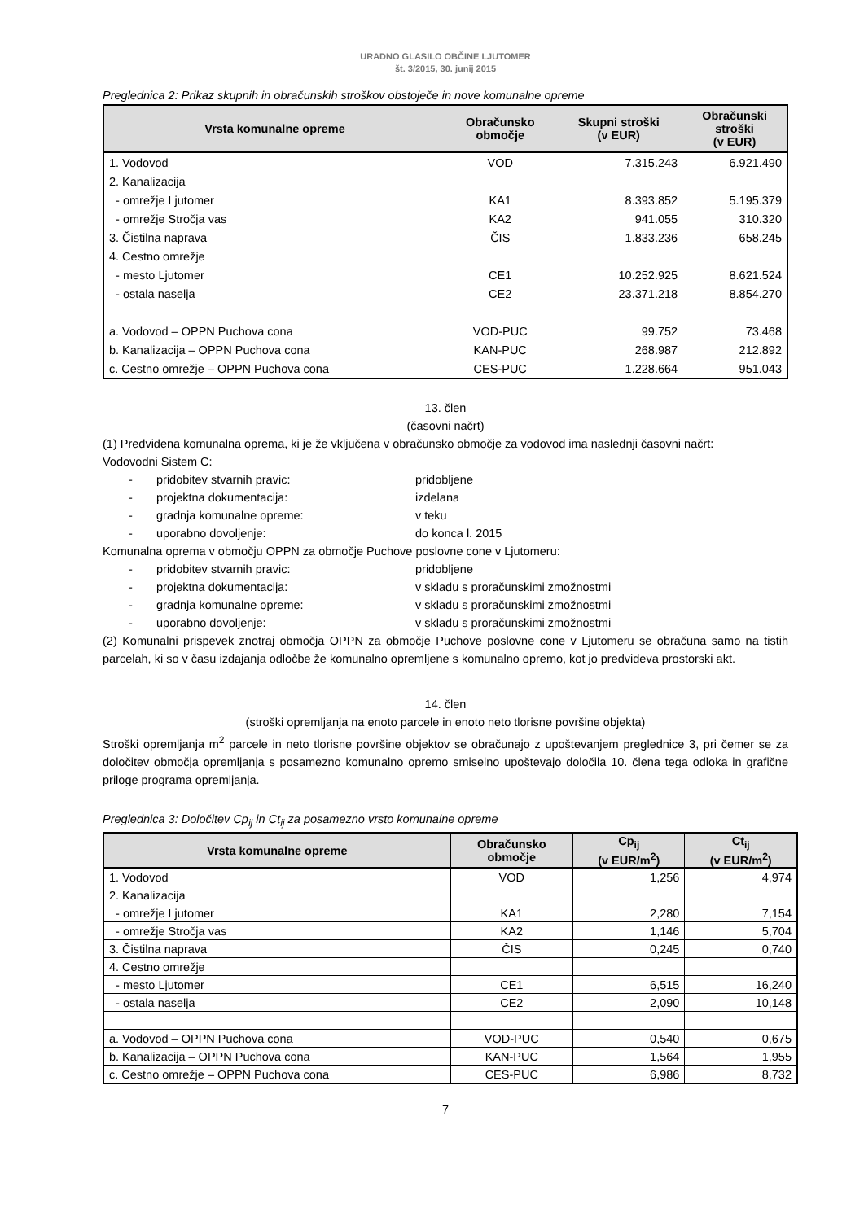URADNO GLASILO OBČINE LJUTOMER
št. 3/2015, 30. junij 2015
Preglednica 2: Prikaz skupnih in obračunskih stroškov obstoječe in nove komunalne opreme
| Vrsta komunalne opreme | Obračunsko območje | Skupni stroški (v EUR) | Obračunski stroški (v EUR) |
| --- | --- | --- | --- |
| 1. Vodovod | VOD | 7.315.243 | 6.921.490 |
| 2. Kanalizacija | | | |
| - omrežje Ljutomer | KA1 | 8.393.852 | 5.195.379 |
| - omrežje Stročja vas | KA2 | 941.055 | 310.320 |
| 3. Čistilna naprava | ČIS | 1.833.236 | 658.245 |
| 4. Cestno omrežje | | | |
| - mesto Ljutomer | CE1 | 10.252.925 | 8.621.524 |
| - ostala naselja | CE2 | 23.371.218 | 8.854.270 |
| a. Vodovod – OPPN Puchova cona | VOD-PUC | 99.752 | 73.468 |
| b. Kanalizacija – OPPN Puchova cona | KAN-PUC | 268.987 | 212.892 |
| c. Cestno omrežje – OPPN Puchova cona | CES-PUC | 1.228.664 | 951.043 |
13. člen
(časovni načrt)
(1) Predvidena komunalna oprema, ki je že vključena v obračunsko območje za vodovod ima naslednji časovni načrt:
Vodovodni Sistem C:
- pridobitev stvarnih pravic: pridobljene
- projektna dokumentacija: izdelana
- gradnja komunalne opreme: v teku
- uporabno dovoljenje: do konca l. 2015
Komunalna oprema v območju OPPN za območje Puchove poslovne cone v Ljutomeru:
- pridobitev stvarnih pravic: pridobljene
- projektna dokumentacija: v skladu s proračunskimi zmožnostmi
- gradnja komunalne opreme: v skladu s proračunskimi zmožnostmi
- uporabno dovoljenje: v skladu s proračunskimi zmožnostmi
(2) Komunalni prispevek znotraj območja OPPN za območje Puchove poslovne cone v Ljutomeru se obračuna samo na tistih parcelah, ki so v času izdajanja odločbe že komunalno opremljene s komunalno opremo, kot jo predvideva prostorski akt.
14. člen
(stroški opremljanja na enoto parcele in enoto neto tlorisne površine objekta)
Stroški opremljanja m<sup>2</sup> parcele in neto tlorisne površine objektov se obračunajo z upoštevanjem preglednice 3, pri čemer se za določitev območja opremljanja s posamezno komunalno opremo smiselno upoštevajo določila 10. člena tega odloka in grafične priloge programa opremljanja.
Preglednica 3: Določitev Cp<sub>ij</sub> in Ct<sub>ij</sub> za posamezno vrsto komunalne opreme
| Vrsta komunalne opreme | Obračunsko območje | Cp<sub>ij</sub> (v EUR/m<sup>2</sup>) | Ct<sub>ij</sub> (v EUR/m<sup>2</sup>) |
| --- | --- | --- | --- |
| 1. Vodovod | VOD | 1,256 | 4,974 |
| 2. Kanalizacija | | | |
| - omrežje Ljutomer | KA1 | 2,280 | 7,154 |
| - omrežje Stročja vas | KA2 | 1,146 | 5,704 |
| 3. Čistilna naprava | ČIS | 0,245 | 0,740 |
| 4. Cestno omrežje | | | |
| - mesto Ljutomer | CE1 | 6,515 | 16,240 |
| - ostala naselja | CE2 | 2,090 | 10,148 |
| a. Vodovod – OPPN Puchova cona | VOD-PUC | 0,540 | 0,675 |
| b. Kanalizacija – OPPN Puchova cona | KAN-PUC | 1,564 | 1,955 |
| c. Cestno omrežje – OPPN Puchova cona | CES-PUC | 6,986 | 8,732 |
7